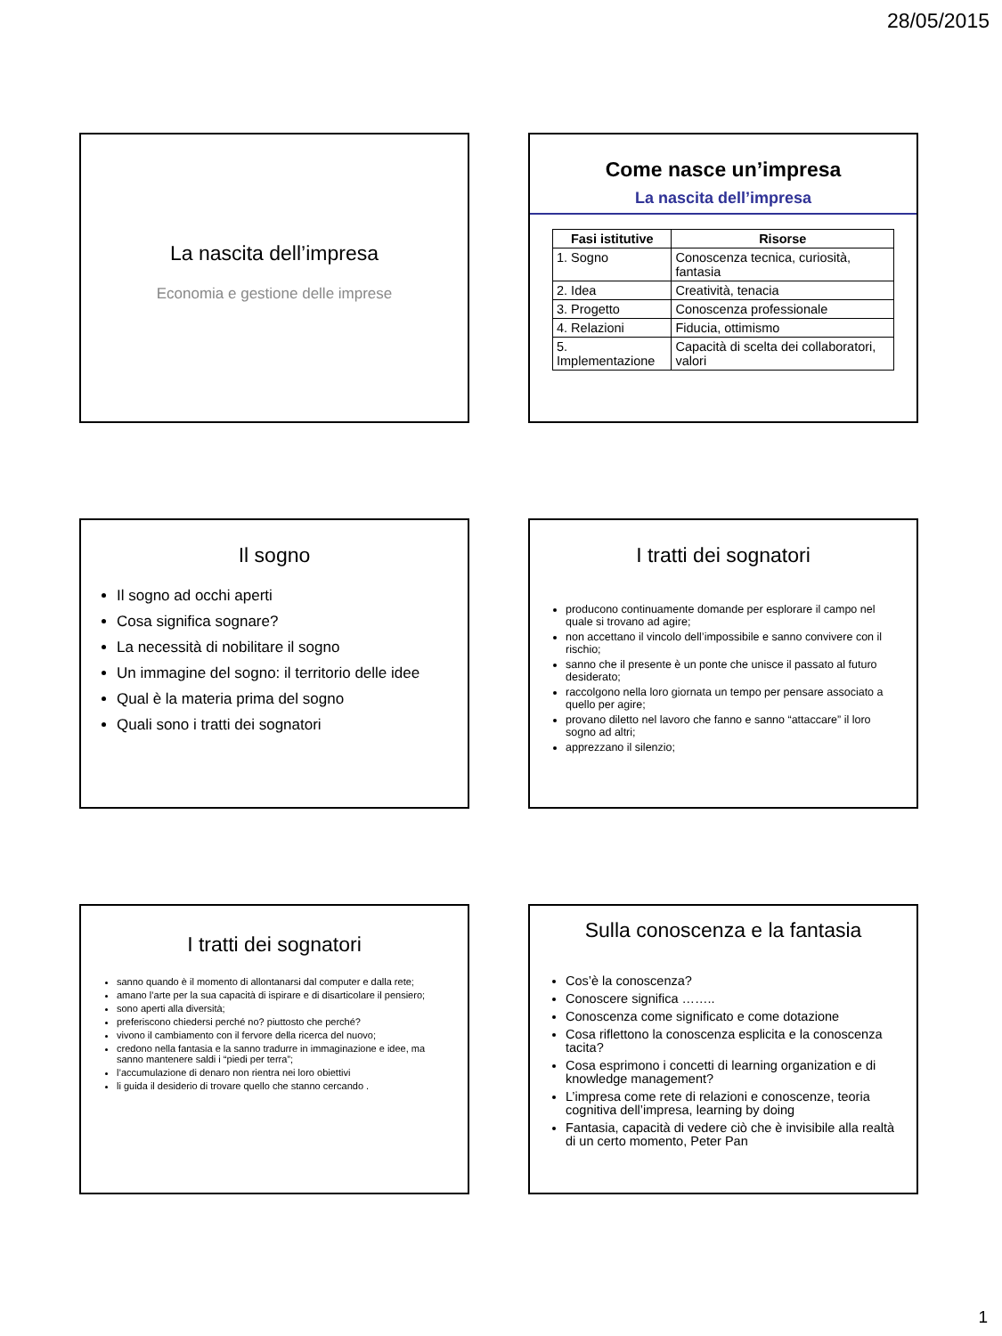28/05/2015
La nascita dell’impresa
Economia e gestione delle imprese
Come nasce un’impresa
La nascita dell’impresa
| Fasi istitutive | Risorse |
| --- | --- |
| 1. Sogno | Conoscenza tecnica, curiosità, fantasia |
| 2. Idea | Creatività, tenacia |
| 3. Progetto | Conoscenza professionale |
| 4. Relazioni | Fiducia, ottimismo |
| 5. Implementazione | Capacità di scelta dei collaboratori, valori |
Il sogno
Il sogno ad occhi aperti
Cosa significa sognare?
La necessità di nobilitare il sogno
Un immagine del sogno: il territorio delle idee
Qual è la materia prima del sogno
Quali sono i tratti dei sognatori
I tratti dei sognatori
producono continuamente domande per esplorare il campo nel quale si trovano ad agire;
non accettano il vincolo dell’impossibile e sanno convivere con il rischio;
sanno che il presente è un ponte che unisce il passato al futuro desiderato;
raccolgono nella loro giornata un tempo per pensare associato a quello per agire;
provano diletto nel lavoro che fanno e sanno “attaccare” il loro sogno ad altri;
apprezzano il silenzio;
I tratti dei sognatori
sanno quando è il momento di allontanarsi dal computer e dalla rete;
amano l’arte per la sua capacità di ispirare e di disarticolare il pensiero;
sono aperti alla diversità;
preferiscono chiedersi perché no? piuttosto che perché?
vivono il cambiamento con il fervore della ricerca del nuovo;
credono nella fantasia e la sanno tradurre in immaginazione e idee, ma sanno mantenere saldi i “piedi per terra”;
l’accumulazione di denaro non rientra nei loro obiettivi
li guida il desiderio di trovare quello che stanno cercando .
Sulla conoscenza e la fantasia
Cos’è la conoscenza?
Conoscere significa ……..
Conoscenza come significato e come dotazione
Cosa riflettono la conoscenza esplicita e la conoscenza tacita?
Cosa esprimono i concetti di learning organization e di knowledge management?
L’impresa come rete di relazioni e conoscenze, teoria cognitiva dell’impresa, learning by doing
Fantasia, capacità di vedere ciò che è invisibile alla realtà di un certo momento, Peter Pan
1